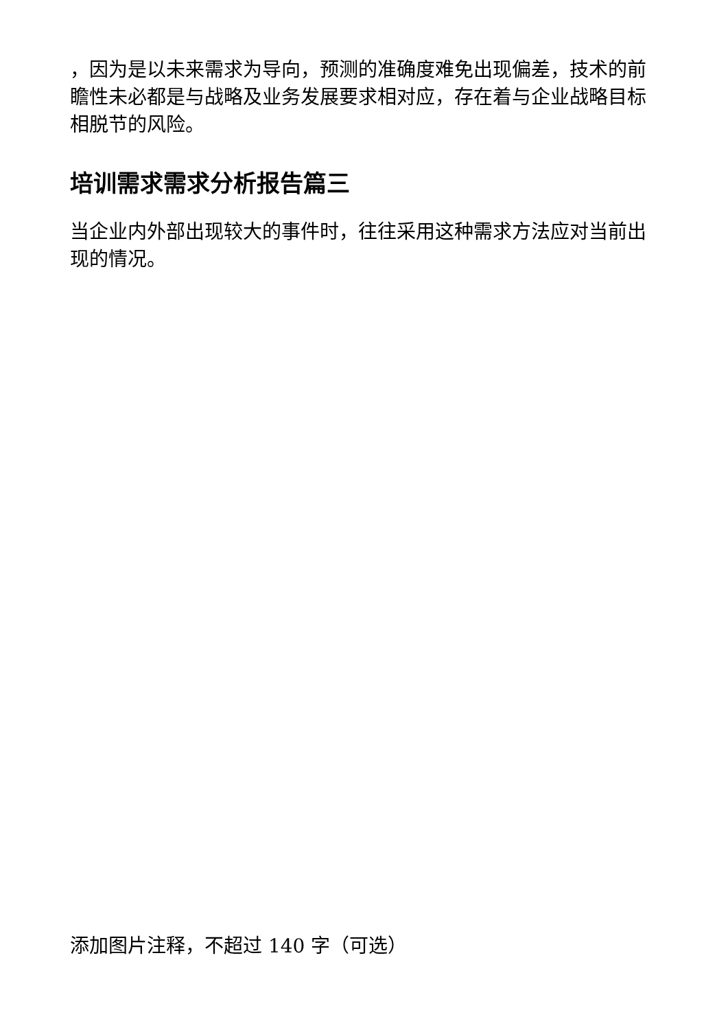，因为是以未来需求为导向，预测的准确度难免出现偏差，技术的前瞻性未必都是与战略及业务发展要求相对应，存在着与企业战略目标相脱节的风险。
培训需求需求分析报告篇三
当企业内外部出现较大的事件时，往往采用这种需求方法应对当前出现的情况。
添加图片注释，不超过 140 字（可选）